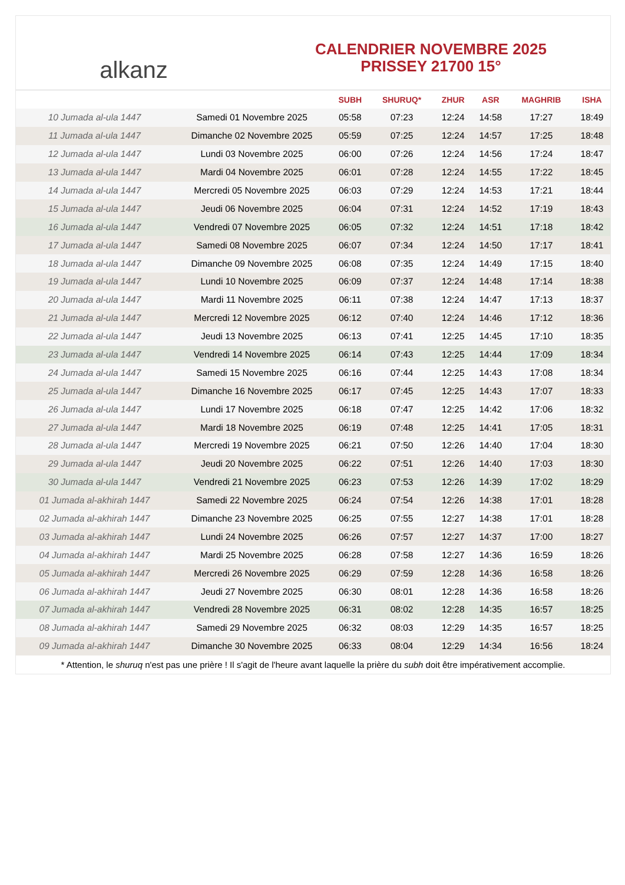alkanz
CALENDRIER NOVEMBRE 2025
PRISSEY 21700 15°
| | | SUBH | SHURUQ* | ZHUR | ASR | MAGHRIB | ISHA |
| --- | --- | --- | --- | --- | --- | --- | --- |
| 10 Jumada al-ula 1447 | Samedi 01 Novembre 2025 | 05:58 | 07:23 | 12:24 | 14:58 | 17:27 | 18:49 |
| 11 Jumada al-ula 1447 | Dimanche 02 Novembre 2025 | 05:59 | 07:25 | 12:24 | 14:57 | 17:25 | 18:48 |
| 12 Jumada al-ula 1447 | Lundi 03 Novembre 2025 | 06:00 | 07:26 | 12:24 | 14:56 | 17:24 | 18:47 |
| 13 Jumada al-ula 1447 | Mardi 04 Novembre 2025 | 06:01 | 07:28 | 12:24 | 14:55 | 17:22 | 18:45 |
| 14 Jumada al-ula 1447 | Mercredi 05 Novembre 2025 | 06:03 | 07:29 | 12:24 | 14:53 | 17:21 | 18:44 |
| 15 Jumada al-ula 1447 | Jeudi 06 Novembre 2025 | 06:04 | 07:31 | 12:24 | 14:52 | 17:19 | 18:43 |
| 16 Jumada al-ula 1447 | Vendredi 07 Novembre 2025 | 06:05 | 07:32 | 12:24 | 14:51 | 17:18 | 18:42 |
| 17 Jumada al-ula 1447 | Samedi 08 Novembre 2025 | 06:07 | 07:34 | 12:24 | 14:50 | 17:17 | 18:41 |
| 18 Jumada al-ula 1447 | Dimanche 09 Novembre 2025 | 06:08 | 07:35 | 12:24 | 14:49 | 17:15 | 18:40 |
| 19 Jumada al-ula 1447 | Lundi 10 Novembre 2025 | 06:09 | 07:37 | 12:24 | 14:48 | 17:14 | 18:38 |
| 20 Jumada al-ula 1447 | Mardi 11 Novembre 2025 | 06:11 | 07:38 | 12:24 | 14:47 | 17:13 | 18:37 |
| 21 Jumada al-ula 1447 | Mercredi 12 Novembre 2025 | 06:12 | 07:40 | 12:24 | 14:46 | 17:12 | 18:36 |
| 22 Jumada al-ula 1447 | Jeudi 13 Novembre 2025 | 06:13 | 07:41 | 12:25 | 14:45 | 17:10 | 18:35 |
| 23 Jumada al-ula 1447 | Vendredi 14 Novembre 2025 | 06:14 | 07:43 | 12:25 | 14:44 | 17:09 | 18:34 |
| 24 Jumada al-ula 1447 | Samedi 15 Novembre 2025 | 06:16 | 07:44 | 12:25 | 14:43 | 17:08 | 18:34 |
| 25 Jumada al-ula 1447 | Dimanche 16 Novembre 2025 | 06:17 | 07:45 | 12:25 | 14:43 | 17:07 | 18:33 |
| 26 Jumada al-ula 1447 | Lundi 17 Novembre 2025 | 06:18 | 07:47 | 12:25 | 14:42 | 17:06 | 18:32 |
| 27 Jumada al-ula 1447 | Mardi 18 Novembre 2025 | 06:19 | 07:48 | 12:25 | 14:41 | 17:05 | 18:31 |
| 28 Jumada al-ula 1447 | Mercredi 19 Novembre 2025 | 06:21 | 07:50 | 12:26 | 14:40 | 17:04 | 18:30 |
| 29 Jumada al-ula 1447 | Jeudi 20 Novembre 2025 | 06:22 | 07:51 | 12:26 | 14:40 | 17:03 | 18:30 |
| 30 Jumada al-ula 1447 | Vendredi 21 Novembre 2025 | 06:23 | 07:53 | 12:26 | 14:39 | 17:02 | 18:29 |
| 01 Jumada al-akhirah 1447 | Samedi 22 Novembre 2025 | 06:24 | 07:54 | 12:26 | 14:38 | 17:01 | 18:28 |
| 02 Jumada al-akhirah 1447 | Dimanche 23 Novembre 2025 | 06:25 | 07:55 | 12:27 | 14:38 | 17:01 | 18:28 |
| 03 Jumada al-akhirah 1447 | Lundi 24 Novembre 2025 | 06:26 | 07:57 | 12:27 | 14:37 | 17:00 | 18:27 |
| 04 Jumada al-akhirah 1447 | Mardi 25 Novembre 2025 | 06:28 | 07:58 | 12:27 | 14:36 | 16:59 | 18:26 |
| 05 Jumada al-akhirah 1447 | Mercredi 26 Novembre 2025 | 06:29 | 07:59 | 12:28 | 14:36 | 16:58 | 18:26 |
| 06 Jumada al-akhirah 1447 | Jeudi 27 Novembre 2025 | 06:30 | 08:01 | 12:28 | 14:36 | 16:58 | 18:26 |
| 07 Jumada al-akhirah 1447 | Vendredi 28 Novembre 2025 | 06:31 | 08:02 | 12:28 | 14:35 | 16:57 | 18:25 |
| 08 Jumada al-akhirah 1447 | Samedi 29 Novembre 2025 | 06:32 | 08:03 | 12:29 | 14:35 | 16:57 | 18:25 |
| 09 Jumada al-akhirah 1447 | Dimanche 30 Novembre 2025 | 06:33 | 08:04 | 12:29 | 14:34 | 16:56 | 18:24 |
* Attention, le shuruq n'est pas une prière ! Il s'agit de l'heure avant laquelle la prière du subh doit être impérativement accomplie.